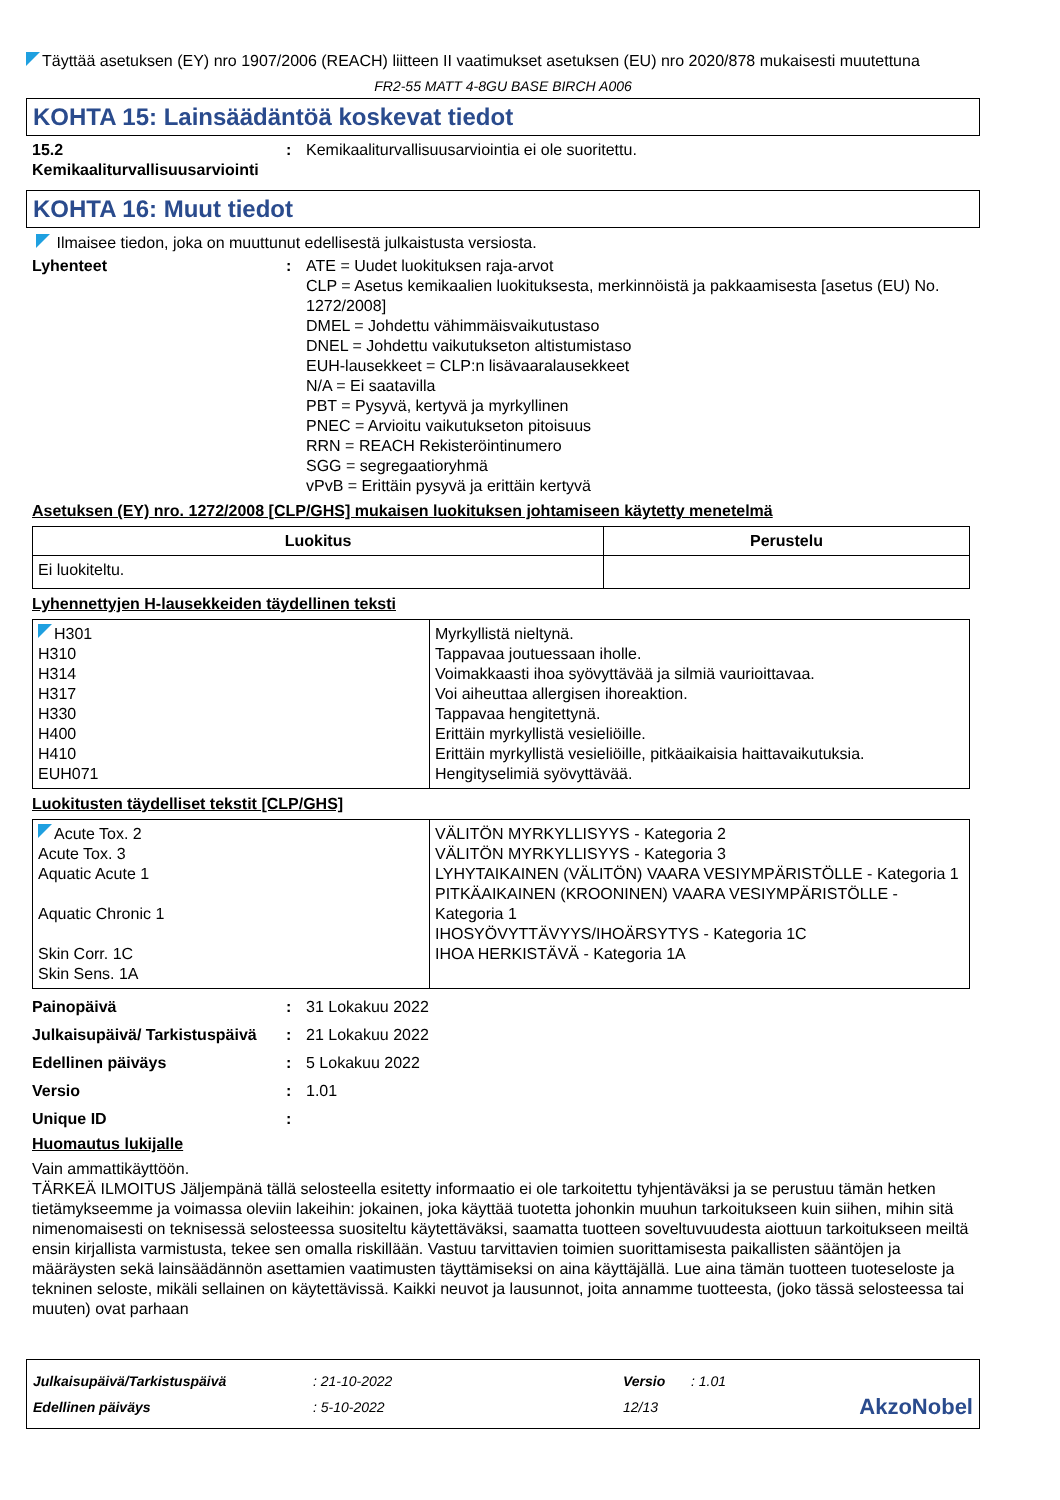Täyttää asetuksen (EY) nro 1907/2006 (REACH) liitteen II vaatimukset asetuksen (EU) nro 2020/878 mukaisesti muutettuna
FR2-55 MATT 4-8GU BASE BIRCH A006
KOHTA 15: Lainsäädäntöä koskevat tiedot
15.2 Kemikaaliturvallisuusarviointi
: Kemikaaliturvallisuusarviointia ei ole suoritettu.
KOHTA 16: Muut tiedot
Ilmaisee tiedon, joka on muuttunut edellisestä julkaistusta versiosta.
Lyhenteet : ATE = Uudet luokituksen raja-arvot
CLP = Asetus kemikaalien luokituksesta, merkinnöistä ja pakkaamisesta [asetus (EU) No. 1272/2008]
DMEL = Johdettu vähimmäisvaikutustaso
DNEL = Johdettu vaikutukseton altistumistaso
EUH-lausekkeet = CLP:n lisävaaralausekkeet
N/A = Ei saatavilla
PBT = Pysyvä, kertyvä ja myrkyllinen
PNEC = Arvioitu vaikutukseton pitoisuus
RRN = REACH Rekisteröintinumero
SGG = segregaatioryhmä
vPvB = Erittäin pysyvä ja erittäin kertyvä
Asetuksen (EY) nro. 1272/2008 [CLP/GHS] mukaisen luokituksen johtamiseen käytetty menetelmä
| Luokitus | Perustelu |
| --- | --- |
| Ei luokiteltu. | |
Lyhennettyjen H-lausekkeiden täydellinen teksti
| H301 H310 H314 H317 H330 H400 H410 EUH071 | Myrkyllistä nieltynä. Tappavaa joutuessaan iholle. Voimakkaasti ihoa syövyttävää ja silmiä vaurioittavaa. Voi aiheuttaa allergisen ihoreaktion. Tappavaa hengitettynä. Erittäin myrkyllistä vesieliöille. Erittäin myrkyllistä vesieliöille, pitkäaikaisia haittavaikutuksia. Hengityselimiä syövyttävää. |
Luokitusten täydelliset tekstit [CLP/GHS]
| Acute Tox. 2 Acute Tox. 3 Aquatic Acute 1 Aquatic Chronic 1 Skin Corr. 1C Skin Sens. 1A | VÄLITÖN MYRKYLLISYYS - Kategoria 2 VÄLITÖN MYRKYLLISYYS - Kategoria 3 LYHYTAIKAINEN (VÄLITÖN) VAARA VESIYMPÄRISTÖLLE - Kategoria 1 PITKÄAIKAINEN (KROONINEN) VAARA VESIYMPÄRISTÖLLE - Kategoria 1 IHOSYÖVYTTÄVYYS/IHOÄRSYTYS - Kategoria 1C IHOA HERKISTÄVÄ - Kategoria 1A |
Painopäivä : 31 Lokakuu 2022
Julkaisupäivä/ Tarkistuspäivä
: 21 Lokakuu 2022
Edellinen päiväys : 5 Lokakuu 2022
Versio : 1.01
Unique ID :
Huomautus lukijalle
Vain ammattikäyttöön.
TÄRKEÄ ILMOITUS Jäljempänä tällä selosteella esitetty informaatio ei ole tarkoitettu tyhjentäväksi ja se perustuu tämän hetken tietämykseemme ja voimassa oleviin lakeihin: jokainen, joka käyttää tuotetta johonkin muuhun tarkoitukseen kuin siihen, mihin sitä nimenomaisesti on teknisessä selosteessa suositeltu käytettäväksi, saamatta tuotteen soveltuvuudesta aiottuun tarkoitukseen meiltä ensin kirjallista varmistusta, tekee sen omalla riskillään. Vastuu tarvittavien toimien suorittamisesta paikallisten sääntöjen ja määräysten sekä lainsäädännön asettamien vaatimusten täyttämiseksi on aina käyttäjällä. Lue aina tämän tuotteen tuoteseloste ja tekninen seloste, mikäli sellainen on käytettävissä. Kaikki neuvot ja lausunnot, joita annamme tuotteesta, (joko tässä selosteessa tai muuten) ovat parhaan
Julkaisupäivä/Tarkistuspäivä
Edellinen päiväys
: 21-10-2022
: 5-10-2022
Versio
12/13
: 1.01
AkzoNobel